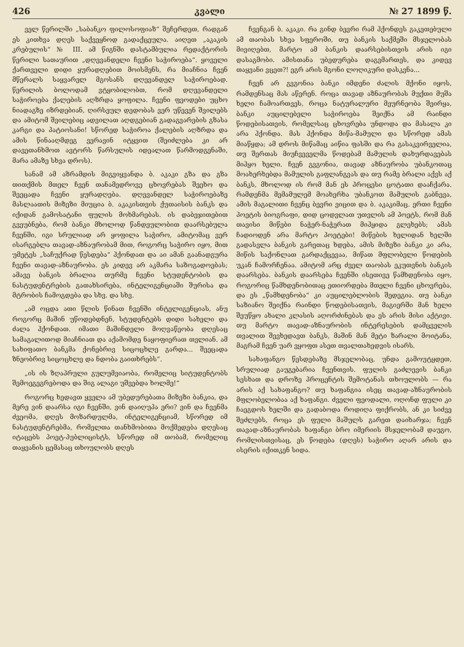426 კვალი № 27 1899 წ.
ველ წერილში „საბანკო ფილოსოფიაზ“ შეჩერდეთ, რადგან ეს კითხვა დღეს საქვეყნოდ გადაქცეულა. აიღეთ „აკაკის კრებულის“ № III. ამ წიგნში დასტამბულია რედაქტორის წერილი სათაურით „დღევანდელი ჩვენი საჭიროება“. ყოველი ქართველი დიდი ყურადღებით მოისმენს, რა მიაჩნია ჩვენ მწერალს საყვარელ მგოსანს დღევანდელ საჭიროებად. წერილის ბოლოდამ ვტყობილობთ, რომ დღევანდელი საჭიროება ქალების აღზრდა ყოფილა. ჩვენი ფეოდები უცხო ნიადაგზე იზრდებიან, ღირსეულ დედობას ვერ უწევენ შვილებს და ამიტომ შვილებიც ადვილათ აღდგებიან გადაგვარების გზასა კარგი და პატიოსანი! სწორედ საჭიროა ქალების აღზრდა და ამის წინააღმდეგ ვერავინ იტყვით (შეიძლება კი არ დავეთანხმოთ ავტორს წარსულის იდეალათ წარმოდგენაში, მარა ამაზე სხვა დროს).
სანამ ამ აზრამდის მიგვიყვანდა ბ. აკაკი გზა და გზა თითქმის მთელ ჩვენ თანამედროვე ცხოვრებას შეეხო და შეეცადა ჩვენი ყურადღება. დღევანდელ საჭიროებაზე მასლაათის მიზეზი მიუცია ბ. აკაკისთვის ქუთაისის ბანკს და იქიდან გამოსატანი ფულის მოხმარებას. ის დაბეჯითებით გვეუბნება, რომ ბანკი მხოლოდ წანდეულობით დაარსებულა ჩვენში, იგი სრულიად არ ყოფილა საჭირო, ამიტომაც ვერ ისარგებლა თავად-აზნაურობამ მით, როგორც საჭირო იყო, მით უმეტეს „საჩუქრად წესდება“ ჰქონდათ და აი ამან გაანადგურა ჩვენი თავად-აზნაურობა. ეს კიდევ არ აკმარა საზოგადოებას; ამავე ბანკის ბრალია თურმე ჩვენი სტუდენტობის და ნასტუდენტრების გათახსირება, ინტელიგენციაში შურისა და მტრობის ჩამოგდება და სხვ. და სხვ.
„ამ ოცდა ათი წლის წინათ ჩვენში ინტელიგენციას, ანუ როგორც მაშინ უწოდებდნენ, სტუდენტებს დიდი სახელი და ძალა ჰქონდათ. იმათი მაშინდელი მოღვაწეობა დღესაც სამაგალითოდ მიაჩნიათ და აქამომდე ნაყოფიერათ თვლიან. ამ სახიფათო ბანკმა ქონებრივ სიცოცხლე გარდა... შეეცადა ზნეობრივ სიცოცხლე და ნდობა გაითხრებს“.
„ის ის ზღაპრული გულუმვიაობა, რომელიც სიტუდენტობს შემოეგეგრებოდა და შიგ ალაგი უშვებდა ხოლმე!“
როგორც ხედავთ ყველა ამ უბედურებათა მიზეზი ბანკია, და მერე ვინ დაარსა იგი ჩვენში, ვინ დაიღუპა ერი? ვინ და ჩვენმა ძვეომა, დღეს მოზარდულმა, ინტელიგენციამ, სწორედ იმ ნასტუდენტრებმა, რომელთა თანხმობითა მოქმედება დღესაც იტაცებს პოეტ-პუბლიცისტს, სწორედ იმ თობამ, რომელიც თაყვანის ცემასაც თხოულობს დღეს
ჩვენგან ბ. აკაკი. რა გინდ ბევრი რამ ჰქონდეს გაკეთებული ამ თაობას სხვა სფეროში, თუ ბანკის საქმეში მსჯელობას მივიღებთ, მარტო ამ ბანკის დაარსებისთვის არის იგი დასაგმობი. ამისთანა უბედურება დაგვმართეს, და კიდევ თაყვანი ვცეთ?! ეგრ არის მგონი ლოღიკური დასკვნა...
ჩვენ არ გვგონია ბანკი იმდენი ძალის მქონი იყოს, რამდენსაც მას აწერენ. როცა თავად აზნაურობას მუქთი მუშა ხელი ჩამოართვეს, როცა ნატურალური მეურნეობა შეირყა, ბანკი აუცილებელი საჭიროება შეიქნა ამ რაინდი წოდებისათვის, რომელსაც ცხოვრება უნდოდა და მასალა კი არა ჰქონდა. მას ჰქონდა მიწა-მამული და სწორედ ამას მიაწყდა; ამ დროს მიწამაც აიწია ფასში და რა გასაკვირველია, თუ შერთას მიუჩვეველმა წოდებამ მამულის დახურდავებას მიჰყო ხელი. ჩვენ გვგონია, თავად აზნაურობა უბანკოთაც მოახერხებდა მამულის გაფლანგვას და თუ რამე ბრალი აქვს აქ ბანკს, მხოლოდ ის რომ მან ეს პროცესი ცოტათი დააჩქარა. რამდენმა მემამულემ მოახერხა უბანკოთ მამულის გაბნევა, ამის მაგალითი ჩვენც ბევრი ვიცით და ბ. აკაკიმაც. ერთი ჩვენი პოეტის ბიოგრაფი, დიდ ცოდვლათ უთვლის ამ პოეტს, რომ მან თავისი მიწები ნაჭერ-ნაჭერათ მიჰყიდა გლეხებს; ამას ჩადიოდენ არა მარტო პოეტები! მიწების ხელიდან ხელში გადასვლა ბანკის გარეთაც ხდება, ამის მიზეზი ბანკი კი არა, მიწის საქონლათ გარდაქცევაა, მიწათ მფლობელი წოდების უკან ჩამორჩენაა. ამიტომ არც ძველ თაობას ეკუთვნის ბანკის დაარსება. ბანკის დაარსება ჩვენში ისეთივე წამხდენობა იყო, როგორიც წამხდენობითაც ეთიორდება მთელი ჩვენი ცხოვრება, და ეს „წამხდენობა“ კი აუცილებლობის შედეგია. თუ ბანკი საზიანო შეიქნა რაინდი წოდებისათვის, მაგიერში მან ხელი შეუწყო ახალი კლასის აღორძინებას და ეს არის მისი აქტივი. თუ მარტო თავად-აზნაურობის ინტერესების დამცველის თვალით შევხედავთ ბანკს, მაშინ მან მეტი ზარალი მოიტანა, მაგრამ ჩვენ უარ ვყოფთ ასეთ თვალთახედვის ისარს.
სახაფანგო წესდებაზე მსჯელობაც, უნდა გამოუტყდეთ, სრულიად გაუგებარია ჩვენთვის. ფულის გაძლევის ბანკი სესხათ და დროზე პროცენტის შემოტანას თხოულობს — რა არის აქ სახაფანგო? თუ ხაფანგია ისეც თავად-აზნაურობის მფლობელობაა აქ ხაფანგი. ძველი ფეოდალი, ოღონდ ფული კი ჩაეგდოს ხელში და გადაბოდა როდიღა ფიქრობს, ან კი სიძვე შეძლებს, როცა ეს ფული მაშულს გარეთ დაიხარჯა; ჩვენ თავად-აზნაურობას ხაფანგი ბრო იმერიის მსჯელობამ დაუგო, რომლისთვისაც, ეს წოდება (დღეს) საჭირო აღარ არის და ისერის იქითკენ სიდა.